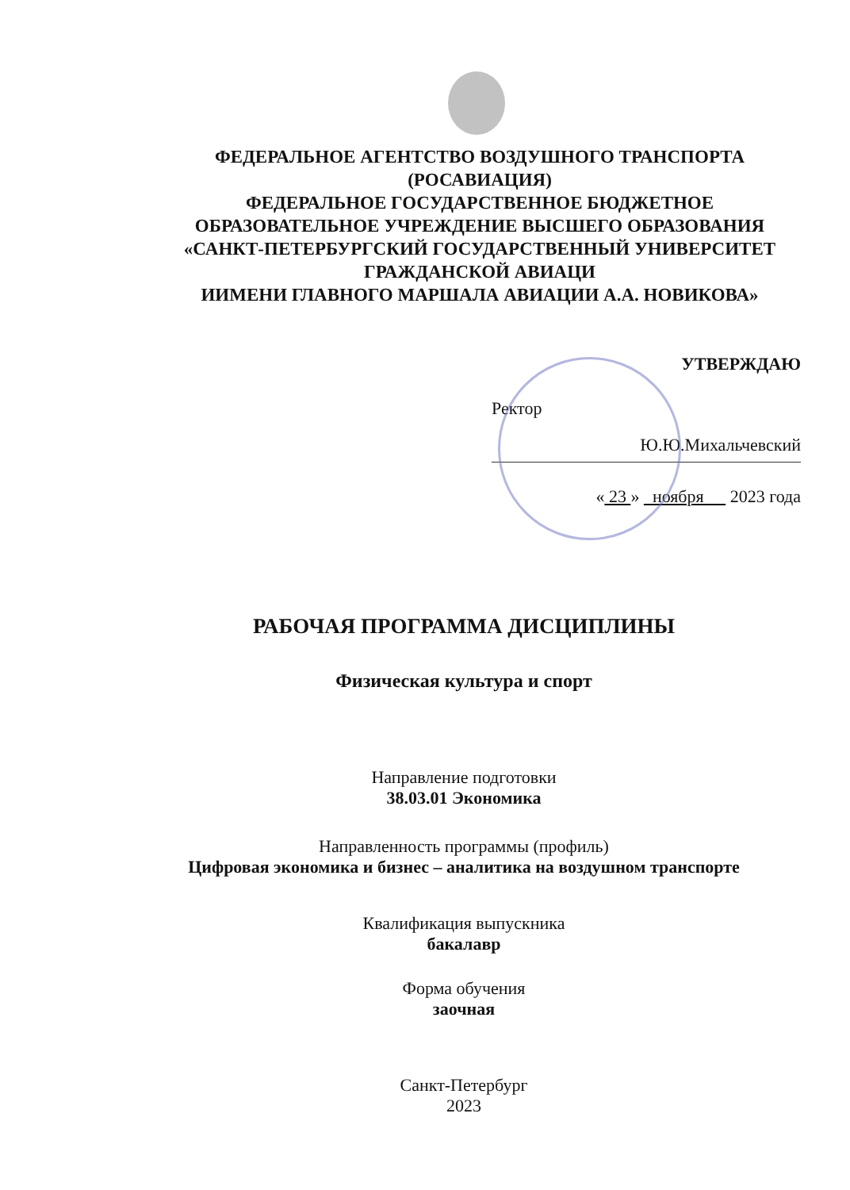ФЕДЕРАЛЬНОЕ АГЕНТСТВО ВОЗДУШНОГО ТРАНСПОРТА
(РОСАВИАЦИЯ)
ФЕДЕРАЛЬНОЕ ГОСУДАРСТВЕННОЕ БЮДЖЕТНОЕ
ОБРАЗОВАТЕЛЬНОЕ УЧРЕЖДЕНИЕ ВЫСШЕГО ОБРАЗОВАНИЯ
«САНКТ-ПЕТЕРБУРГСКИЙ ГОСУДАРСТВЕННЫЙ УНИВЕРСИТЕТ
ГРАЖДАНСКОЙ АВИАЦИ
ИИМЕНИ ГЛАВНОГО МАРШАЛА АВИАЦИИ А.А. НОВИКОВА»
УТВЕРЖДАЮ
Ректор
Ю.Ю.Михальчевский
« 23 » ноября 2023 года
РАБОЧАЯ ПРОГРАММА ДИСЦИПЛИНЫ
Физическая культура и спорт
Направление подготовки
38.03.01 Экономика
Направленность программы (профиль)
Цифровая экономика и бизнес – аналитика на воздушном транспорте
Квалификация выпускника
бакалавр
Форма обучения
заочная
Санкт-Петербург
2023